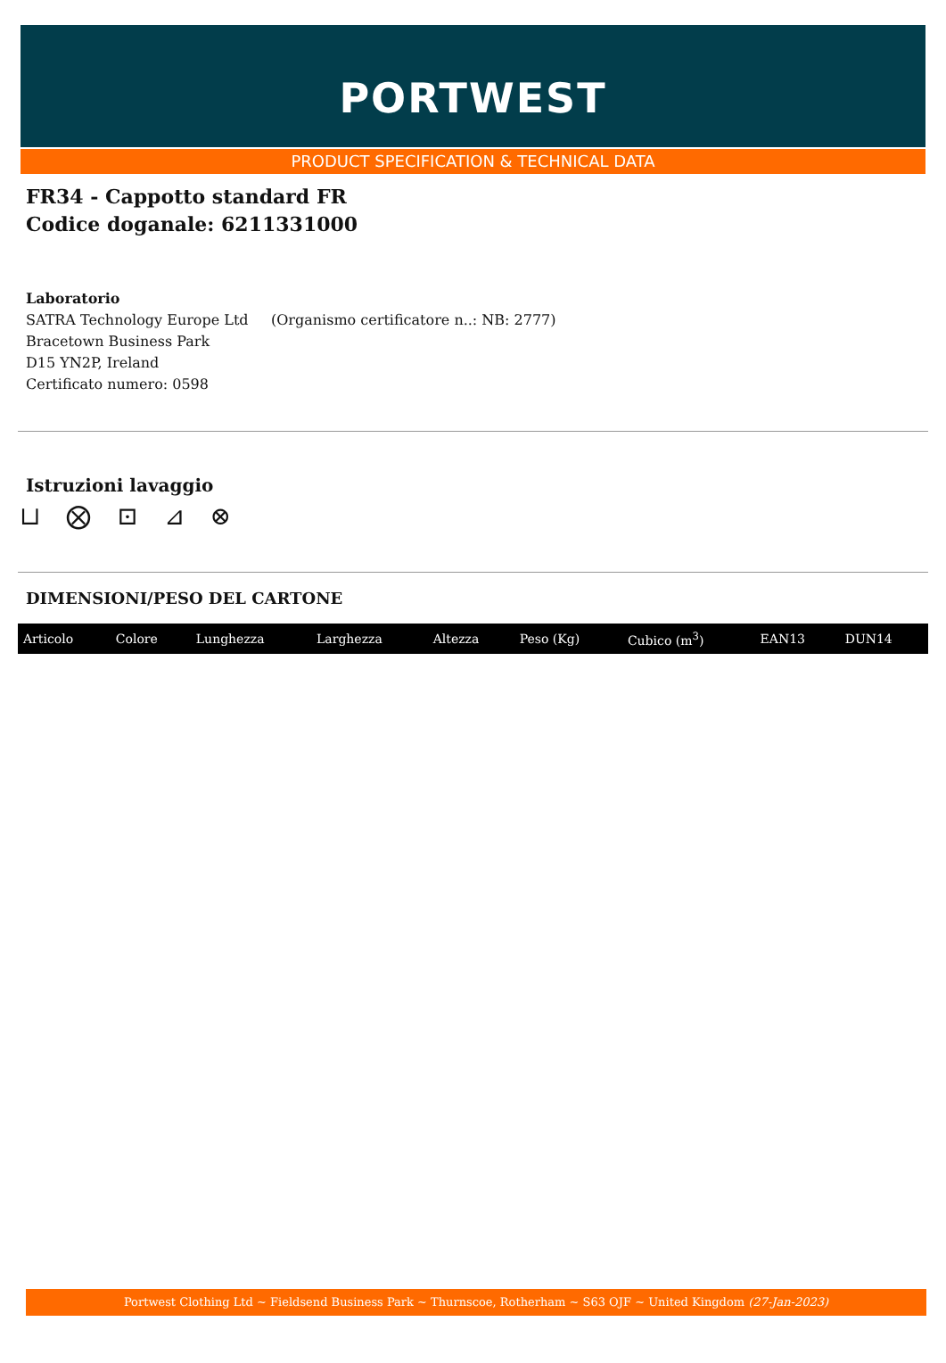PORTWEST
PRODUCT SPECIFICATION & TECHNICAL DATA
FR34 - Cappotto standard FR
Codice doganale: 6211331000
Laboratorio
SATRA Technology Europe Ltd (Organismo certificatore n..: NB: 2777)
Bracetown Business Park
D15 YN2P, Ireland
Certificato numero: 0598
Istruzioni lavaggio
⊔ ⨂ ⊡ ⊿ ⊗
DIMENSIONI/PESO DEL CARTONE
| Articolo | Colore | Lunghezza | Larghezza | Altezza | Peso (Kg) | Cubico (m<sup>3</sup>) | EAN13 | DUN14 |
| --- | --- | --- | --- | --- | --- | --- | --- | --- |
Portwest Clothing Ltd ~ Fieldsend Business Park ~ Thurnscoe, Rotherham ~ S63 OJF ~ United Kingdom (27-Jan-2023)